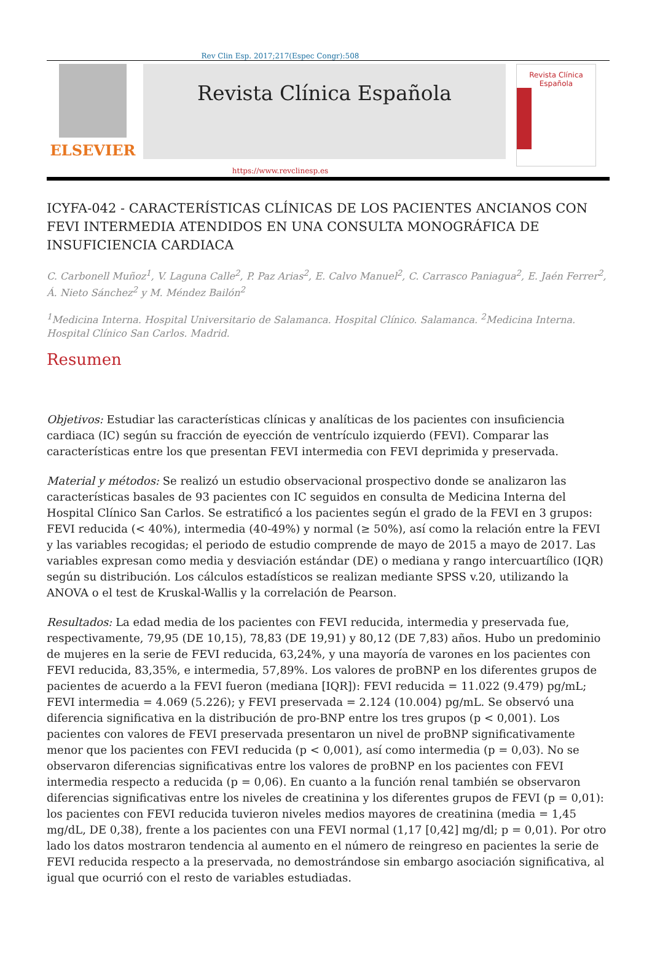Rev Clin Esp. 2017;217(Espec Congr):508
ELSEVIER
Revista Clínica Española
Revista Clínica Española
https://www.revclinesp.es
ICYFA-042 - CARACTERÍSTICAS CLÍNICAS DE LOS PACIENTES ANCIANOS CON FEVI INTERMEDIA ATENDIDOS EN UNA CONSULTA MONOGRÁFICA DE INSUFICIENCIA CARDIACA
C. Carbonell Muñoz<sup>1</sup>, V. Laguna Calle<sup>2</sup>, P. Paz Arias<sup>2</sup>, E. Calvo Manuel<sup>2</sup>, C. Carrasco Paniagua<sup>2</sup>, E. Jaén Ferrer<sup>2</sup>, Á. Nieto Sánchez<sup>2</sup> y M. Méndez Bailón<sup>2</sup>
<sup>1</sup> Medicina Interna. Hospital Universitario de Salamanca. Hospital Clínico. Salamanca. <sup>2</sup>Medicina Interna. Hospital Clínico San Carlos. Madrid.
Resumen
Objetivos: Estudiar las características clínicas y analíticas de los pacientes con insuficiencia cardiaca (IC) según su fracción de eyección de ventrículo izquierdo (FEVI). Comparar las características entre los que presentan FEVI intermedia con FEVI deprimida y preservada.
Material y métodos: Se realizó un estudio observacional prospectivo donde se analizaron las características basales de 93 pacientes con IC seguidos en consulta de Medicina Interna del Hospital Clínico San Carlos. Se estratificó a los pacientes según el grado de la FEVI en 3 grupos: FEVI reducida (< 40%), intermedia (40-49%) y normal (≥ 50%), así como la relación entre la FEVI y las variables recogidas; el periodo de estudio comprende de mayo de 2015 a mayo de 2017. Las variables expresan como media y desviación estándar (DE) o mediana y rango intercuartílico (IQR) según su distribución. Los cálculos estadísticos se realizan mediante SPSS v.20, utilizando la ANOVA o el test de Kruskal-Wallis y la correlación de Pearson.
Resultados: La edad media de los pacientes con FEVI reducida, intermedia y preservada fue, respectivamente, 79,95 (DE 10,15), 78,83 (DE 19,91) y 80,12 (DE 7,83) años. Hubo un predominio de mujeres en la serie de FEVI reducida, 63,24%, y una mayoría de varones en los pacientes con FEVI reducida, 83,35%, e intermedia, 57,89%. Los valores de proBNP en los diferentes grupos de pacientes de acuerdo a la FEVI fueron (mediana [IQR]): FEVI reducida = 11.022 (9.479) pg/mL; FEVI intermedia = 4.069 (5.226); y FEVI preservada = 2.124 (10.004) pg/mL. Se observó una diferencia significativa en la distribución de pro-BNP entre los tres grupos (p < 0,001). Los pacientes con valores de FEVI preservada presentaron un nivel de proBNP significativamente menor que los pacientes con FEVI reducida (p < 0,001), así como intermedia (p = 0,03). No se observaron diferencias significativas entre los valores de proBNP en los pacientes con FEVI intermedia respecto a reducida (p = 0,06). En cuanto a la función renal también se observaron diferencias significativas entre los niveles de creatinina y los diferentes grupos de FEVI (p = 0,01): los pacientes con FEVI reducida tuvieron niveles medios mayores de creatinina (media = 1,45 mg/dL, DE 0,38), frente a los pacientes con una FEVI normal (1,17 [0,42] mg/dl; p = 0,01). Por otro lado los datos mostraron tendencia al aumento en el número de reingreso en pacientes la serie de FEVI reducida respecto a la preservada, no demostrándose sin embargo asociación significativa, al igual que ocurrió con el resto de variables estudiadas.